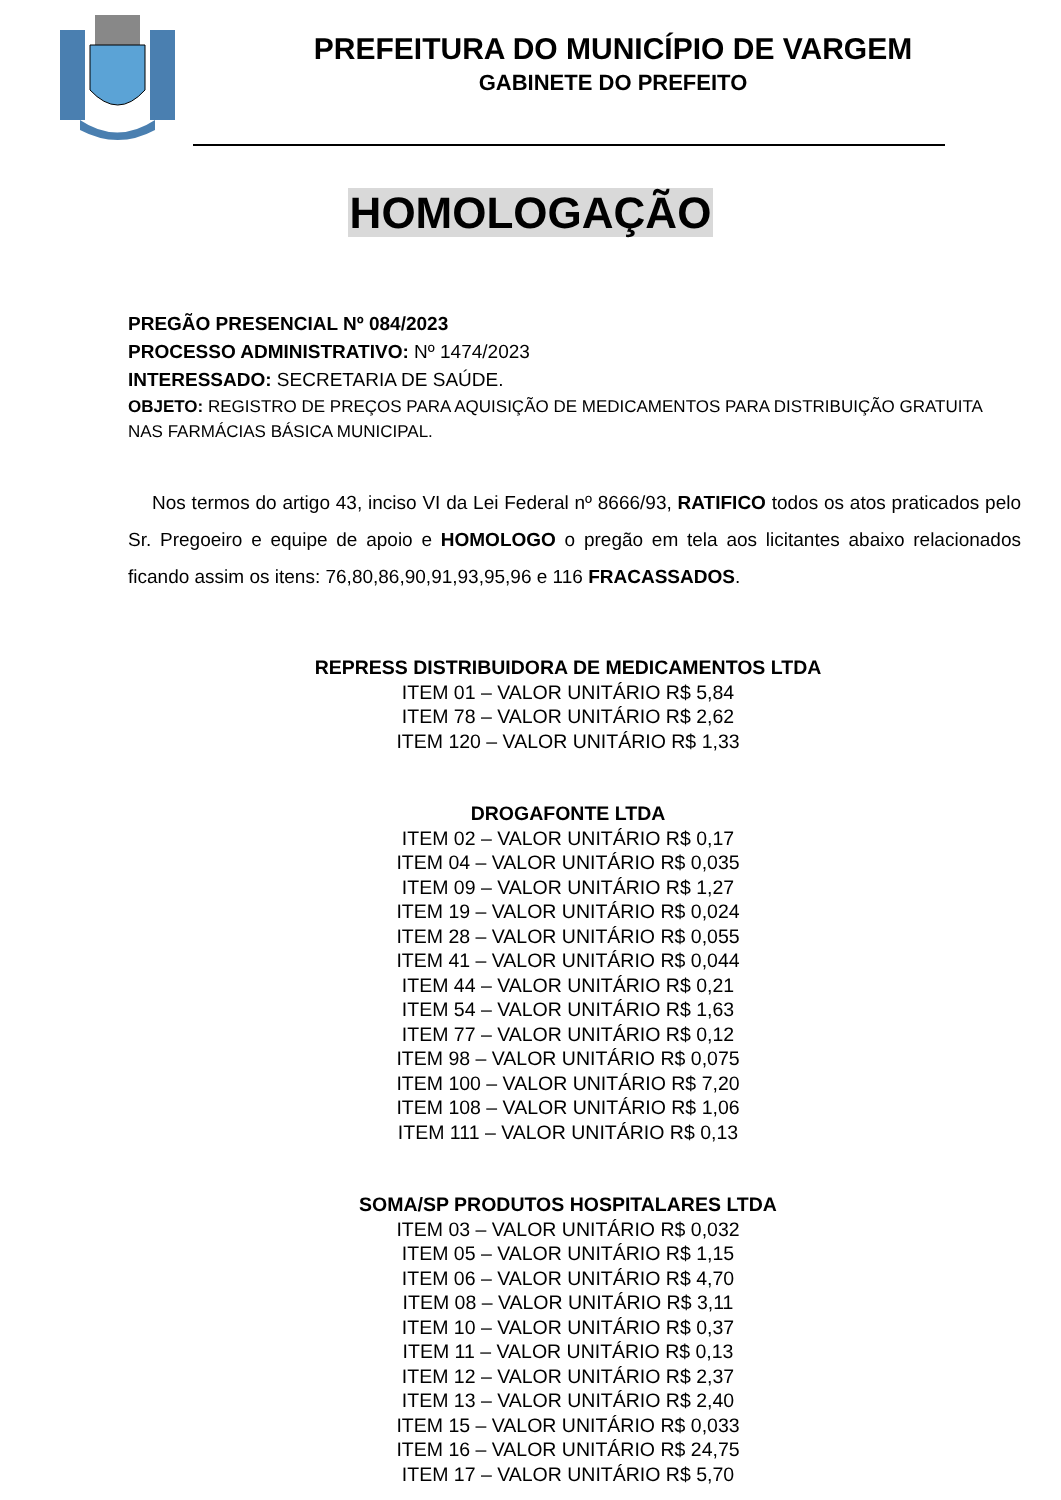PREFEITURA DO MUNICÍPIO DE VARGEM
GABINETE DO PREFEITO
HOMOLOGAÇÃO
PREGÃO PRESENCIAL Nº 084/2023
PROCESSO ADMINISTRATIVO: Nº 1474/2023
INTERESSADO: SECRETARIA DE SAÚDE.
OBJETO: REGISTRO DE PREÇOS PARA AQUISIÇÃO DE MEDICAMENTOS PARA DISTRIBUIÇÃO GRATUITA NAS FARMÁCIAS BÁSICA MUNICIPAL.
Nos termos do artigo 43, inciso VI da Lei Federal nº 8666/93, RATIFICO todos os atos praticados pelo Sr. Pregoeiro e equipe de apoio e HOMOLOGO o pregão em tela aos licitantes abaixo relacionados ficando assim os itens: 76,80,86,90,91,93,95,96 e 116 FRACASSADOS.
REPRESS DISTRIBUIDORA DE MEDICAMENTOS LTDA
ITEM 01 – VALOR UNITÁRIO R$ 5,84
ITEM 78 – VALOR UNITÁRIO R$ 2,62
ITEM 120 – VALOR UNITÁRIO R$ 1,33
DROGAFONTE LTDA
ITEM 02 – VALOR UNITÁRIO R$ 0,17
ITEM 04 – VALOR UNITÁRIO R$ 0,035
ITEM 09 – VALOR UNITÁRIO R$ 1,27
ITEM 19 – VALOR UNITÁRIO R$ 0,024
ITEM 28 – VALOR UNITÁRIO R$ 0,055
ITEM 41 – VALOR UNITÁRIO R$ 0,044
ITEM 44 – VALOR UNITÁRIO R$ 0,21
ITEM 54 – VALOR UNITÁRIO R$ 1,63
ITEM 77 – VALOR UNITÁRIO R$ 0,12
ITEM 98 – VALOR UNITÁRIO R$ 0,075
ITEM 100 – VALOR UNITÁRIO R$ 7,20
ITEM 108 – VALOR UNITÁRIO R$ 1,06
ITEM 111 – VALOR UNITÁRIO R$ 0,13
SOMA/SP PRODUTOS HOSPITALARES LTDA
ITEM 03 – VALOR UNITÁRIO R$ 0,032
ITEM 05 – VALOR UNITÁRIO R$ 1,15
ITEM 06 – VALOR UNITÁRIO R$ 4,70
ITEM 08 – VALOR UNITÁRIO R$ 3,11
ITEM 10 – VALOR UNITÁRIO R$ 0,37
ITEM 11 – VALOR UNITÁRIO R$ 0,13
ITEM 12 – VALOR UNITÁRIO R$ 2,37
ITEM 13 – VALOR UNITÁRIO R$ 2,40
ITEM 15 – VALOR UNITÁRIO R$ 0,033
ITEM 16 – VALOR UNITÁRIO R$ 24,75
ITEM 17 – VALOR UNITÁRIO R$ 5,70